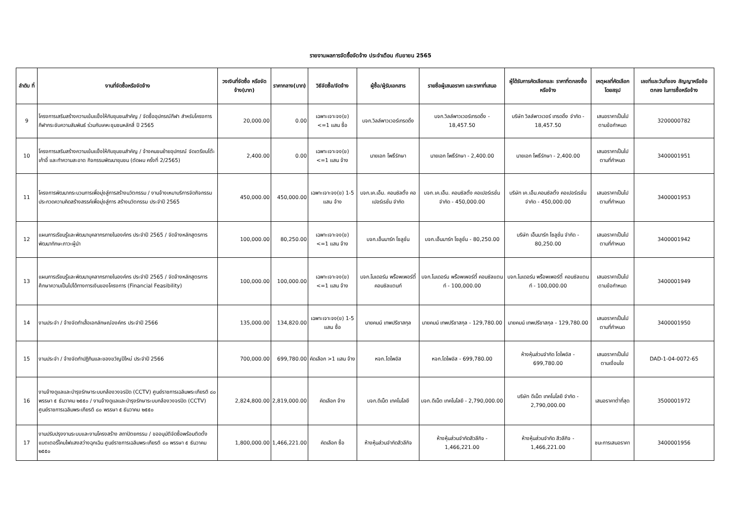รายงานผลการจัดซื้อจัดจ้าง ประจำเดือน กันยายน 2565
| ลำดับ ที่ | งานที่จัดซื้อหรือจัดจ้าง | วงเงินที่จัดซื้อ หรือจัดจ้าง(บาท) | ราคากลาง(บาท) | วิธีจัดซื้อ/จัดจ้าง | ผู้ซื้อ/ผู้รับเอกสาร | รายชื่อผู้เสนอราคา และราคาที่เสนอ | ผู้ได้รับการคัดเลือกและ ราคาที่ตกลงซื้อหรือจ้าง | เหตุผลที่คัดเลือก โดยสรุป | เลขที่และวันที่ของ สัญญาหรือข้อตกลง ในการซื้อหรือจ้าง |
| --- | --- | --- | --- | --- | --- | --- | --- | --- | --- |
| 9 | โครงการเสริมสร้างความเข้มแข็งให้กับชุมชนสำคัญ / จัดซื้ออุปกรณ์กีฬา สำหรับโครงการกีฬากระชับความสัมพันธ์ ร่วมกับเคหะชุมชนหลักสี่ ปี 2565 | 20,000.00 | 0.00 | เฉพาะเจาะจง(ข) <=1 แสน ซื้อ | บจก.วิลล์พาวเวอร์เทรดดิ้ง | บจก.วิลล์พาวเวอร์เทรดดิ้ง - 18,457.50 | บริษัท วิลล์พาวเวอร์ เทรดดิ้ง จำกัด - 18,457.50 | เสนอราคาเป็นไป ตามข้อกำหนด | 3200000782 |
| 10 | โครงการเสริมสร้างความเข้มแข็งให้กับชุมชนสำคัญ / จ้างคนขนย้ายอุปกรณ์ จัดเตรียมโต๊ะเก้าอี้ และทำความสะอาด กิจกรรมพัฒนาชุมชน (ตัดผม ครั้งที่ 2/2565) | 2,400.00 | 0.00 | เฉพาะเจาะจง(ข) <=1 แสน จ้าง | นายเอก โพธิ์รักษา | นายเอก โพธิ์รักษา - 2,400.00 | นายเอก โพธิ์รักษา - 2,400.00 | เสนอราคาเป็นไป ตามที่กำหนด | 3400001951 |
| 11 | โครงการพัฒนากระบวนการเพื่อมุ่งสู่การสร้างนวัตกรรม / งานจ้างเหมาบริการจัดกิจกรรมประกวดความคิดสร้างสรรค์เพื่อมุ่งสู่การ สร้างนวัตกรรม ประจำปี 2565 | 450,000.00 | 450,000.00 | เฉพาะเจาะจง(ข) 1-5 แสน จ้าง | บจก.เค.เอ็ม. คอนซัลติ้ง คอเปอร์เรชั่น จำกัด | บจก.เค.เอ็ม. คอนซัลติ้ง คอเปอร์เรชั่น จำกัด - 450,000.00 | บริษัท เค.เอ็ม.คอนซัลติ้ง คอเปอร์เรชั่น จำกัด - 450,000.00 | เสนอราคาเป็นไป ตามที่กำหนด | 3400001953 |
| 12 | แผนการเรียนรู้และพัฒนาบุคลากรภายในองค์กร ประจำปี 2565 / จัดจ้างหลักสูตรการพัฒนาทักษะภาวะผู้นำ | 100,000.00 | 80,250.00 | เฉพาะเจาะจง(ข) <=1 แสน จ้าง | บจก.เอ็นมาร์ก โซลูชั่น | บจก.เอ็นมาร์ก โซลูชั่น - 80,250.00 | บริษัท เอ็นมาร์ก โซลูชั่น จำกัด - 80,250.00 | เสนอราคาเป็นไป ตามที่กำหนด | 3400001942 |
| 13 | แผนการเรียนรู้และพัฒนาบุคลากรภายในองค์กร ประจำปี 2565 / จัดจ้างหลักสูตรการศึกษาความเป็นไปได้ทางการเงินของโครงการ (Financial Feasibility) | 100,000.00 | 100,000.00 | เฉพาะเจาะจง(ข) <=1 แสน จ้าง | บจก.โมเดอร์น พร็อพเพอร์ตี้ คอนซัลแตนท์ | บจก.โมเดอร์น พร็อพเพอร์ตี้ คอนซัลแตนท์ - 100,000.00 | บจก.โมเดอร์น พร็อพเพอร์ตี้ คอนซัลแตนท์ - 100,000.00 | เสนอราคาเป็นไป ตามข้อกำหนด | 3400001949 |
| 14 | งานประจำ / จ้างจัดทำเสื้อเอกลักษณ์องค์กร ประจำปี 2566 | 135,000.00 | 134,820.00 | เฉพาะเจาะจง(ข) 1-5 แสน ซื้อ | นายคมน์ เทพปรีชาสกุล | นายคมน์ เทพปรีชาสกุล - 129,780.00 | นายคมน์ เทพปรีชาสกุล - 129,780.00 | เสนอราคาเป็นไป ตามที่กำหนด | 3400001950 |
| 15 | งานประจำ / จ้างจัดทำปฏิทินและของขวัญปีใหม่ ประจำปี 2566 | 700,000.00 | 699,780.00 | คัดเลือก >1 แสน จ้าง | หจก.โดไพอัส | หจก.โดไพอัส - 699,780.00 | ห้างหุ้นส่วนจำกัด โดไพอัส - 699,780.00 | เสนอราคาเป็นไป ตามเงื่อนไข | DAD-1-04-0072-65 |
| 16 | งานจ้างดูแลและบำรุงรักษาระบบกล้องวงจรปิด (CCTV) ศูนย์ราชการเฉลิมพระเกียรติ ๘๐ พรรษา ๕ ธันวาคม ๒๕๕๐ / งานจ้างดูแลและบำรุงรักษาระบบกล้องวงจรปิด (CCTV) ศูนย์ราชการเฉลิมพระเกียรติ ๘๐ พรรษา ๕ ธันวาคม ๒๕๕๐ | 2,824,800.00 | 2,819,000.00 | คัดเลือก จ้าง | บจก.ดีเน็ต เทคโนโลยี | บจก.ดีเน็ต เทคโนโลยี - 2,790,000.00 | บริษัท ดีเน็ต เทคโนโลยี จำกัด - 2,790,000.00 | เสนอราคาต่ำที่สุด | 3500001972 |
| 17 | งานปรับปรุงงานระบบและงานโครงสร้าง สถาปัตยกรรม / ขออนุมัติจัดซื้อพร้อมติดตั้งแบตเตอรี่โคมไฟแสงสว่างฉุกเฉิน ศูนย์ราชการเฉลิมพระเกียรติ ๘๐ พรรษา ๕ ธันวาคม ๒๕๕๐ | 1,800,000.00 | 1,466,221.00 | คัดเลือก ซื้อ | ห้างหุ้นส่วนจำกัดสีวลีกิจ | ห้างหุ้นส่วนจำกัดสีวลีกิจ - 1,466,221.00 | ห้างหุ้นส่วนจำกัด สีวลีกิจ - 1,466,221.00 | ชนะการเสนอราคา | 3400001956 |